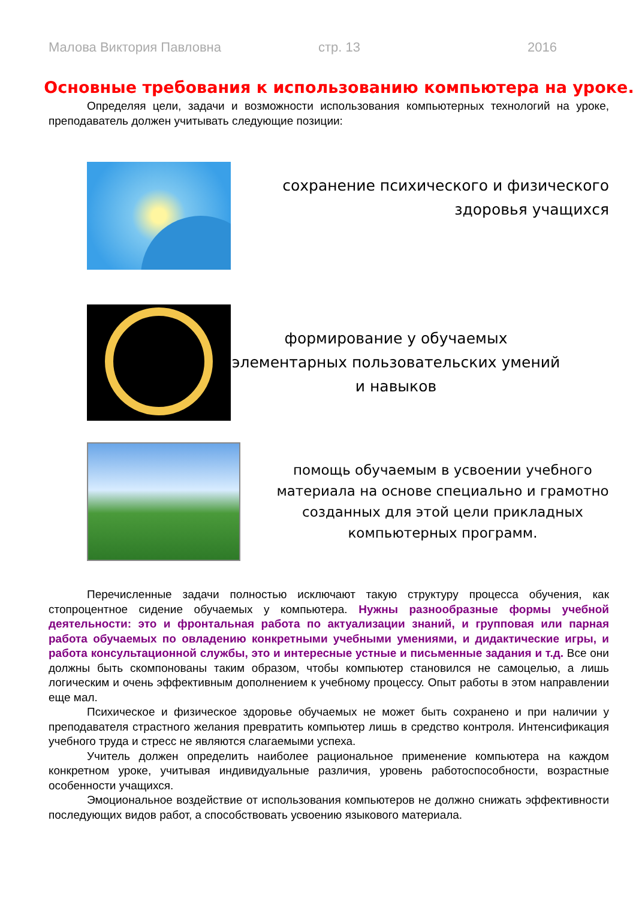Малова Виктория Павловна стр. 13 2016
Основные требования к использованию компьютера на уроке.
Определяя цели, задачи и возможности использования компьютерных технологий на уроке, преподаватель должен учитывать следующие позиции:
сохранение психического и физического здоровья учащихся
формирование у обучаемых элементарных пользовательских умений и навыков
помощь обучаемым в усвоении учебного материала на основе специально и грамотно созданных для этой цели прикладных компьютерных программ.
Перечисленные задачи полностью исключают такую структуру процесса обучения, как стопроцентное сидение обучаемых у компьютера. Нужны разнообразные формы учебной деятельности: это и фронтальная работа по актуализации знаний, и групповая или парная работа обучаемых по овладению конкретными учебными умениями, и дидактические игры, и работа консультационной службы, это и интересные устные и письменные задания и т.д. Все они должны быть скомпонованы таким образом, чтобы компьютер становился не самоцелью, а лишь логическим и очень эффективным дополнением к учебному процессу. Опыт работы в этом направлении еще мал.
Психическое и физическое здоровье обучаемых не может быть сохранено и при наличии у преподавателя страстного желания превратить компьютер лишь в средство контроля. Интенсификация учебного труда и стресс не являются слагаемыми успеха.
Учитель должен определить наиболее рациональное применение компьютера на каждом конкретном уроке, учитывая индивидуальные различия, уровень работоспособности, возрастные особенности учащихся.
Эмоциональное воздействие от использования компьютеров не должно снижать эффективности последующих видов работ, а способствовать усвоению языкового материала.